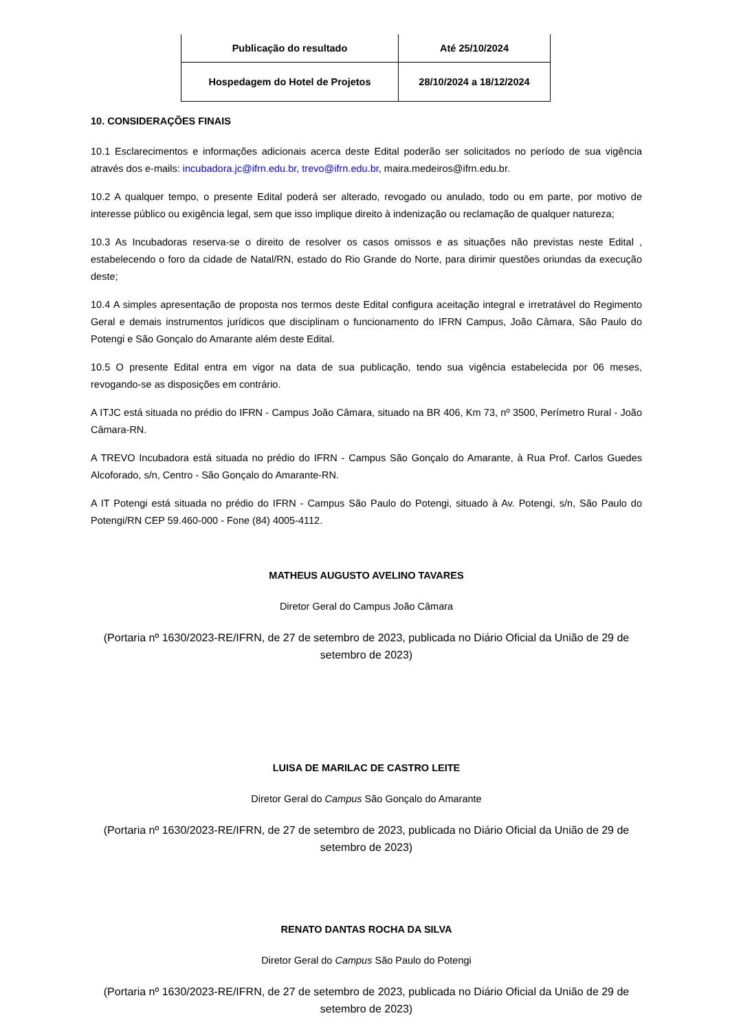| Publicação do resultado | Até 25/10/2024 |
| Hospedagem do Hotel de Projetos | 28/10/2024 a 18/12/2024 |
10. CONSIDERAÇÕES FINAIS
10.1 Esclarecimentos e informações adicionais acerca deste Edital poderão ser solicitados no período de sua vigência através dos e-mails: incubadora.jc@ifrn.edu.br, trevo@ifrn.edu.br, maira.medeiros@ifrn.edu.br.
10.2 A qualquer tempo, o presente Edital poderá ser alterado, revogado ou anulado, todo ou em parte, por motivo de interesse público ou exigência legal, sem que isso implique direito à indenização ou reclamação de qualquer natureza;
10.3 As Incubadoras reserva-se o direito de resolver os casos omissos e as situações não previstas neste Edital , estabelecendo o foro da cidade de Natal/RN, estado do Rio Grande do Norte, para dirimir questões oriundas da execução deste;
10.4 A simples apresentação de proposta nos termos deste Edital configura aceitação integral e irretratável do Regimento Geral e demais instrumentos jurídicos que disciplinam o funcionamento do IFRN Campus, João Câmara, São Paulo do Potengi e São Gonçalo do Amarante além deste Edital.
10.5 O presente Edital entra em vigor na data de sua publicação, tendo sua vigência estabelecida por 06 meses, revogando-se as disposições em contrário.
A ITJC está situada no prédio do IFRN - Campus João Câmara, situado na BR 406, Km 73, nº 3500, Perímetro Rural - João Câmara-RN.
A TREVO Incubadora está situada no prédio do IFRN - Campus São Gonçalo do Amarante, à Rua Prof. Carlos Guedes Alcoforado, s/n, Centro - São Gonçalo do Amarante-RN.
A IT Potengi está situada no prédio do IFRN - Campus São Paulo do Potengi, situado à Av. Potengi, s/n, São Paulo do Potengi/RN CEP 59.460-000 - Fone (84) 4005-4112.
MATHEUS AUGUSTO AVELINO TAVARES
Diretor Geral do Campus João Câmara
(Portaria nº 1630/2023-RE/IFRN, de 27 de setembro de 2023, publicada no Diário Oficial da União de 29 de setembro de 2023)
LUISA DE MARILAC DE CASTRO LEITE
Diretor Geral do Campus São Gonçalo do Amarante
(Portaria nº 1630/2023-RE/IFRN, de 27 de setembro de 2023, publicada no Diário Oficial da União de 29 de setembro de 2023)
RENATO DANTAS ROCHA DA SILVA
Diretor Geral do Campus São Paulo do Potengi
(Portaria nº 1630/2023-RE/IFRN, de 27 de setembro de 2023, publicada no Diário Oficial da União de 29 de setembro de 2023)